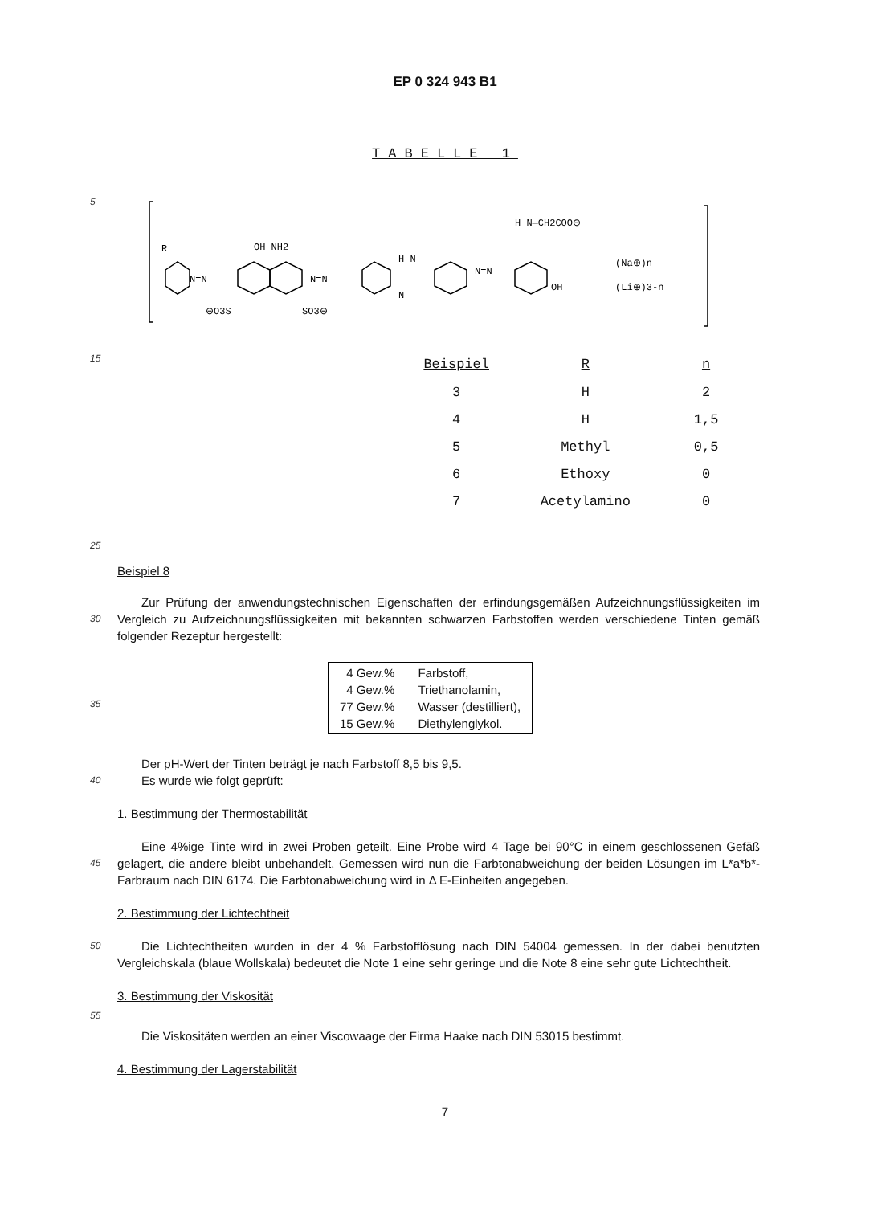EP 0 324 943 B1
TABELLE 1
5
R
N=N
OH NH2
N=N
H N
N
N=N
OH
H N—CH2COO⊖
⊖O3S
SO3⊖
(Na⊕)n
(Li⊕)3-n
15
| Beispiel | R | n |
| --- | --- | --- |
| 3 | H | 2 |
| 4 | H | 1,5 |
| 5 | Methyl | 0,5 |
| 6 | Ethoxy | 0 |
| 7 | Acetylamino | 0 |
25
Beispiel 8
30
Zur Prüfung der anwendungstechnischen Eigenschaften der erfindungsgemäßen Aufzeichnungsflüssigkeiten im Vergleich zu Aufzeichnungsflüssigkeiten mit bekannten schwarzen Farbstoffen werden verschiedene Tinten gemäß folgender Rezeptur hergestellt:
35
| 4 Gew.% 4 Gew.% 77 Gew.% 15 Gew.% | Farbstoff, Triethanolamin, Wasser (destilliert), Diethylenglykol. |
40
Der pH-Wert der Tinten beträgt je nach Farbstoff 8,5 bis 9,5.
Es wurde wie folgt geprüft:
1. Bestimmung der Thermostabilität
45
Eine 4%ige Tinte wird in zwei Proben geteilt. Eine Probe wird 4 Tage bei 90°C in einem geschlossenen Gefäß gelagert, die andere bleibt unbehandelt. Gemessen wird nun die Farbtonabweichung der beiden Lösungen im L*a*b*-Farbraum nach DIN 6174. Die Farbtonabweichung wird in Δ E-Einheiten angegeben.
2. Bestimmung der Lichtechtheit
50
Die Lichtechtheiten wurden in der 4 % Farbstofflösung nach DIN 54004 gemessen. In der dabei benutzten Vergleichskala (blaue Wollskala) bedeutet die Note 1 eine sehr geringe und die Note 8 eine sehr gute Lichtechtheit.
3. Bestimmung der Viskosität
55
Die Viskositäten werden an einer Viscowaage der Firma Haake nach DIN 53015 bestimmt.
4. Bestimmung der Lagerstabilität
7